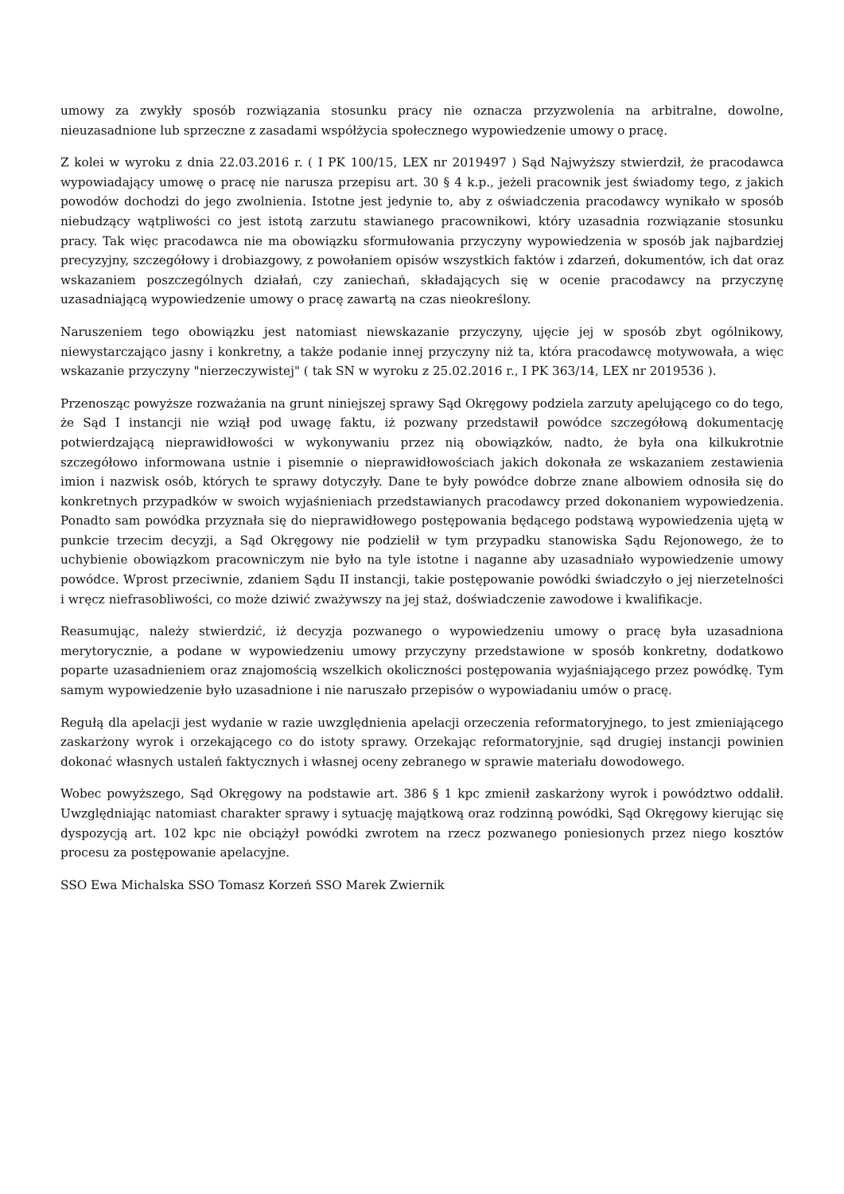umowy za zwykły sposób rozwiązania stosunku pracy nie oznacza przyzwolenia na arbitralne, dowolne, nieuzasadnione lub sprzeczne z zasadami współżycia społecznego wypowiedzenie umowy o pracę.
Z kolei w wyroku z dnia 22.03.2016 r. ( I PK 100/15, LEX nr 2019497 ) Sąd Najwyższy stwierdził, że pracodawca wypowiadający umowę o pracę nie narusza przepisu art. 30 § 4 k.p., jeżeli pracownik jest świadomy tego, z jakich powodów dochodzi do jego zwolnienia. Istotne jest jedynie to, aby z oświadczenia pracodawcy wynikało w sposób niebudzący wątpliwości co jest istotą zarzutu stawianego pracownikowi, który uzasadnia rozwiązanie stosunku pracy. Tak więc pracodawca nie ma obowiązku sformułowania przyczyny wypowiedzenia w sposób jak najbardziej precyzyjny, szczegółowy i drobiazgowy, z powołaniem opisów wszystkich faktów i zdarzeń, dokumentów, ich dat oraz wskazaniem poszczególnych działań, czy zaniechań, składających się w ocenie pracodawcy na przyczynę uzasadniającą wypowiedzenie umowy o pracę zawartą na czas nieokreślony.
Naruszeniem tego obowiązku jest natomiast niewskazanie przyczyny, ujęcie jej w sposób zbyt ogólnikowy, niewystarczająco jasny i konkretny, a także podanie innej przyczyny niż ta, która pracodawcę motywowała, a więc wskazanie przyczyny "nierzeczywistej" ( tak SN w wyroku z 25.02.2016 r., I PK 363/14, LEX nr 2019536 ).
Przenosząc powyższe rozważania na grunt niniejszej sprawy Sąd Okręgowy podziela zarzuty apelującego co do tego, że Sąd I instancji nie wziął pod uwagę faktu, iż pozwany przedstawił powódce szczegółową dokumentację potwierdzającą nieprawidłowości w wykonywaniu przez nią obowiązków, nadto, że była ona kilkukrotnie szczegółowo informowana ustnie i pisemnie o nieprawidłowościach jakich dokonała ze wskazaniem zestawienia imion i nazwisk osób, których te sprawy dotyczyły. Dane te były powódce dobrze znane albowiem odnosiła się do konkretnych przypadków w swoich wyjaśnieniach przedstawianych pracodawcy przed dokonaniem wypowiedzenia. Ponadto sam powódka przyznała się do nieprawidłowego postępowania będącego podstawą wypowiedzenia ujętą w punkcie trzecim decyzji, a Sąd Okręgowy nie podzielił w tym przypadku stanowiska Sądu Rejonowego, że to uchybienie obowiązkom pracowniczym nie było na tyle istotne i naganne aby uzasadniało wypowiedzenie umowy powódce. Wprost przeciwnie, zdaniem Sądu II instancji, takie postępowanie powódki świadczyło o jej nierzetelności i wręcz niefrasobliwości, co może dziwić zważywszy na jej staż, doświadczenie zawodowe i kwalifikacje.
Reasumując, należy stwierdzić, iż decyzja pozwanego o wypowiedzeniu umowy o pracę była uzasadniona merytorycznie, a podane w wypowiedzeniu umowy przyczyny przedstawione w sposób konkretny, dodatkowo poparte uzasadnieniem oraz znajomością wszelkich okoliczności postępowania wyjaśniającego przez powódkę. Tym samym wypowiedzenie było uzasadnione i nie naruszało przepisów o wypowiadaniu umów o pracę.
Regułą dla apelacji jest wydanie w razie uwzględnienia apelacji orzeczenia reformatoryjnego, to jest zmieniającego zaskarżony wyrok i orzekającego co do istoty sprawy. Orzekając reformatoryjnie, sąd drugiej instancji powinien dokonać własnych ustaleń faktycznych i własnej oceny zebranego w sprawie materiału dowodowego.
Wobec powyższego, Sąd Okręgowy na podstawie art. 386 § 1 kpc zmienił zaskarżony wyrok i powództwo oddalił. Uwzględniając natomiast charakter sprawy i sytuację majątkową oraz rodzinną powódki, Sąd Okręgowy kierując się dyspozycją art. 102 kpc nie obciążył powódki zwrotem na rzecz pozwanego poniesionych przez niego kosztów procesu za postępowanie apelacyjne.
SSO Ewa Michalska SSO Tomasz Korzeń SSO Marek Zwiernik